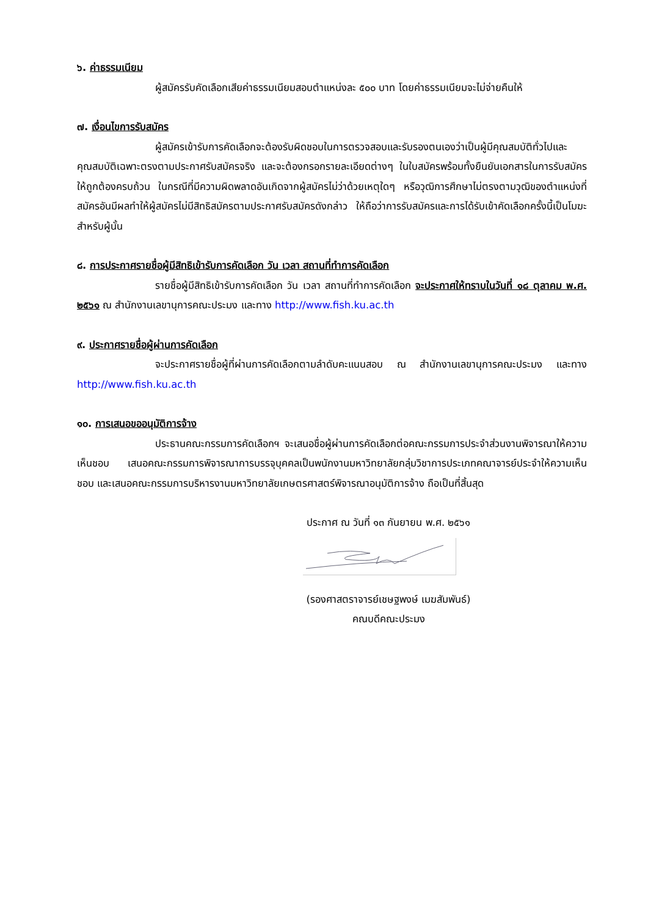๖. ค่าธรรมเนียม
ผู้สมัครรับคัดเลือกเสียค่าธรรมเนียมสอบตำแหน่งละ ๕๐๐ บาท โดยค่าธรรมเนียมจะไม่จ่ายคืนให้
๗. เงื่อนไขการรับสมัคร
ผู้สมัครเข้ารับการคัดเลือกจะต้องรับผิดชอบในการตรวจสอบและรับรองตนเองว่าเป็นผู้มีคุณสมบัติทั่วไปและคุณสมบัติเฉพาะตรงตามประกาศรับสมัครจริง และจะต้องกรอกรายละเอียดต่างๆ ในใบสมัครพร้อมทั้งยืนยันเอกสารในการรับสมัครให้ถูกต้องครบถ้วน ในกรณีที่มีความผิดพลาดอันเกิดจากผู้สมัครไม่ว่าด้วยเหตุใดๆ หรือวุฒิการศึกษาไม่ตรงตามวุฒิของตำแหน่งที่สมัครอันมีผลทำให้ผู้สมัครไม่มีสิทธิสมัครตามประกาศรับสมัครดังกล่าว ให้ถือว่าการรับสมัครและการได้รับเข้าคัดเลือกครั้งนี้เป็นโมฆะสำหรับผู้นั้น
๘. การประกาศรายชื่อผู้มีสิทธิเข้ารับการคัดเลือก วัน เวลา สถานที่ทำการคัดเลือก
รายชื่อผู้มีสิทธิเข้ารับการคัดเลือก วัน เวลา สถานที่ทำการคัดเลือก จะประกาศให้ทราบในวันที่ ๑๘ ตุลาคม พ.ศ. ๒๕๖๑ ณ สำนักงานเลขานุการคณะประมง และทาง http://www.fish.ku.ac.th
๙. ประกาศรายชื่อผู้ผ่านการคัดเลือก
จะประกาศรายชื่อผู้ที่ผ่านการคัดเลือกตามลำดับคะแนนสอบ ณ สำนักงานเลขานุการคณะประมง และทาง http://www.fish.ku.ac.th
๑๐. การเสนอขออนุมัติการจ้าง
ประธานคณะกรรมการคัดเลือกฯ จะเสนอชื่อผู้ผ่านการคัดเลือกต่อคณะกรรมการประจำส่วนงานพิจารณาให้ความเห็นชอบ เสนอคณะกรรมการพิจารณาการบรรจุบุคคลเป็นพนักงานมหาวิทยาลัยกลุ่มวิชาการประเภทคณาจารย์ประจำให้ความเห็นชอบ และเสนอคณะกรรมการบริหารงานมหาวิทยาลัยเกษตรศาสตร์พิจารณาอนุมัติการจ้าง ถือเป็นที่สิ้นสุด
ประกาศ ณ วันที่ ๑๓ กันยายน พ.ศ. ๒๕๖๑
(รองศาสตราจารย์เชษฐพงษ์ เมฆสัมพันธ์)
คณบดีคณะประมง